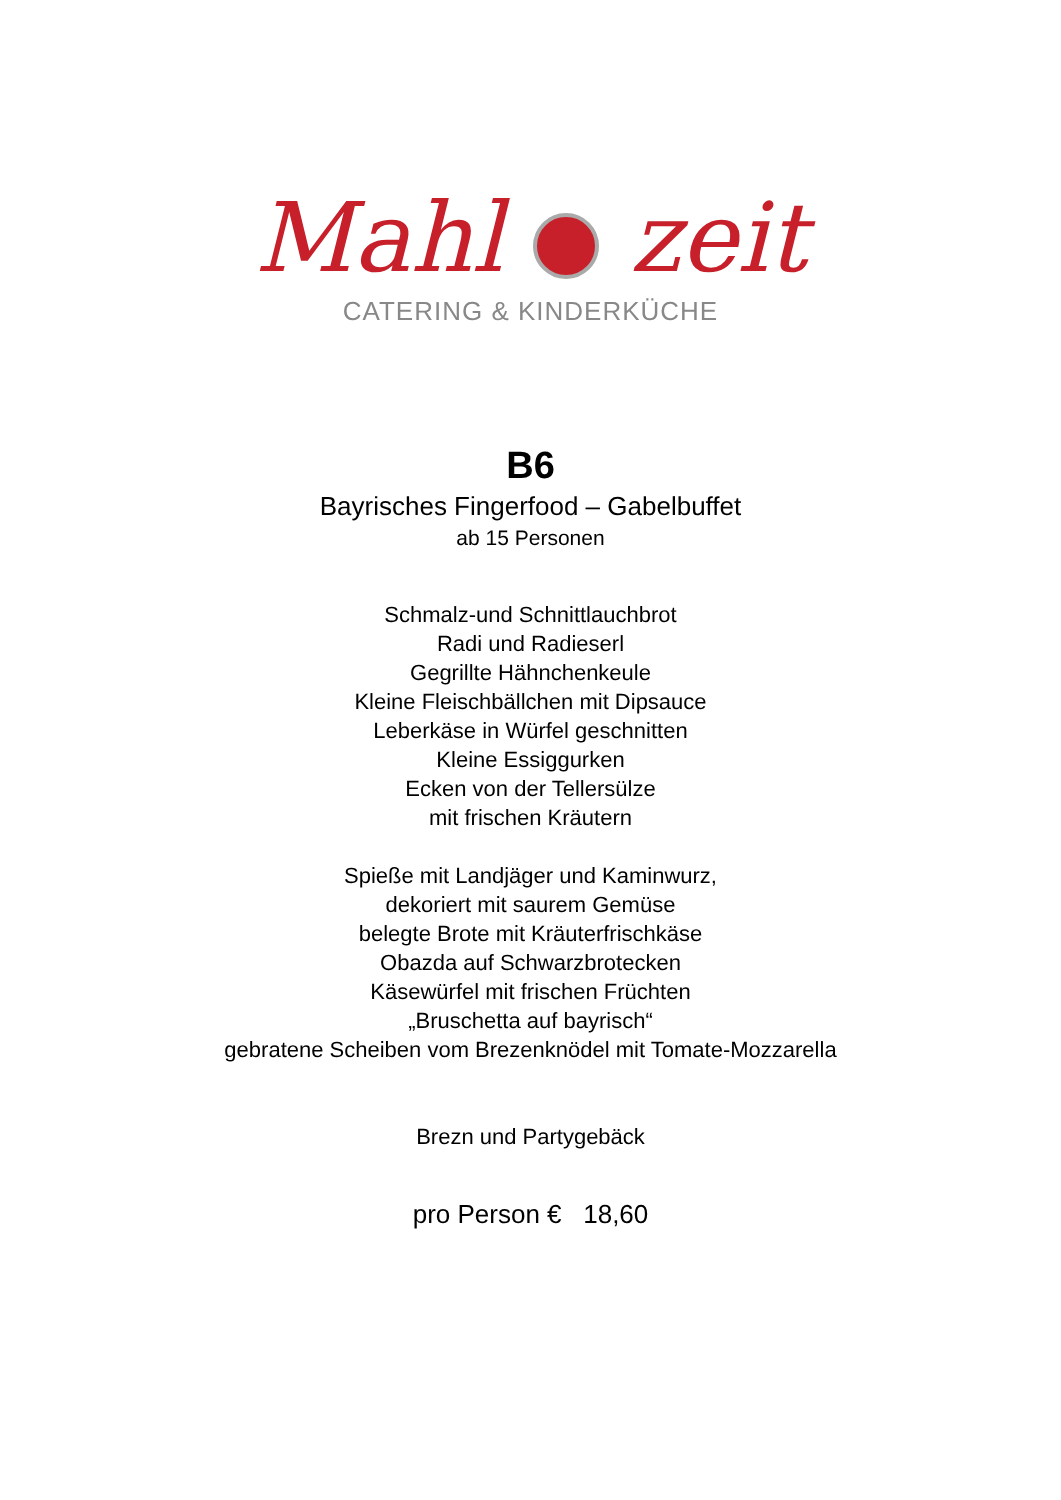Mahl zeit
CATERING & KINDERKÜCHE
B6
Bayrisches Fingerfood – Gabelbuffet
ab 15 Personen
Schmalz-und Schnittlauchbrot
Radi und Radieserl
Gegrillte Hähnchenkeule
Kleine Fleischbällchen mit Dipsauce
Leberkäse in Würfel geschnitten
Kleine Essiggurken
Ecken von der Tellersülze
mit frischen Kräutern
Spieße mit Landjäger und Kaminwurz,
dekoriert mit saurem Gemüse
belegte Brote mit Kräuterfrischkäse
Obazda auf Schwarzbrotecken
Käsewürfel mit frischen Früchten
„Bruschetta auf bayrisch“
gebratene Scheiben vom Brezenknödel mit Tomate-Mozzarella
Brezn und Partygebäck
pro Person € 18,60